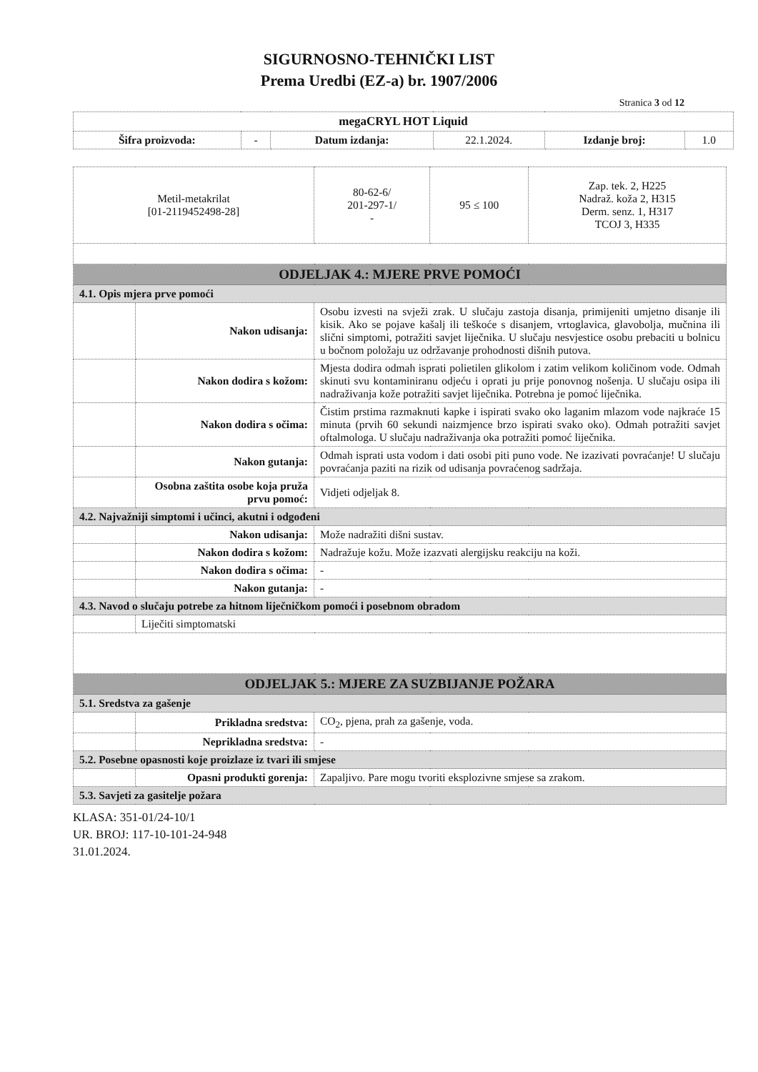SIGURNOSNO-TEHNIČKI LIST
Prema Uredbi (EZ-a) br. 1907/2006
Stranica 3 od 12
| megaCRYL HOT Liquid | | | | | |
| --- | --- | --- | --- | --- | --- |
| Šifra proizvoda: | - | Datum izdanja: | 22.1.2024. | Izdanje broj: | 1.0 |
| Metil-metakrilat [01-2119452498-28] | | 80-62-6/ 201-297-1/ - | 95 ≤ 100 | Zap. tek. 2, H225 Nadraž. koža 2, H315 Derm. senz. 1, H317 TCOJ 3, H335 |
| ODJELJAK 4.: MJERE PRVE POMOĆI | | | | |
| 4.1. Opis mjera prve pomoći | | | | |
| | Nakon udisanja: | Osobu izvesti na svježi zrak. U slučaju zastoja disanja, primijeniti umjetno disanje ili kisik. Ako se pojave kašalj ili teškoće s disanjem, vrtoglavica, glavobolja, mučnina ili slični simptomi, potražiti savjet liječnika. U slučaju nesvjestice osobu prebaciti u bolnicu u bočnom položaju uz održavanje prohodnosti dišnih putova. | | |
| | Nakon dodira s kožom: | Mjesta dodira odmah isprati polietilen glikolom i zatim velikom količinom vode. Odmah skinuti svu kontaminiranu odjeću i oprati ju prije ponovnog nošenja. U slučaju osipa ili nadraživanja kože potražiti savjet liječnika. Potrebna je pomoć liječnika. | | |
| | Nakon dodira s očima: | Čistim prstima razmaknuti kapke i ispirati svako oko laganim mlazom vode najkraće 15 minuta (prvih 60 sekundi naizmjence brzo ispirati svako oko). Odmah potražiti savjet oftalmologa. U slučaju nadraživanja oka potražiti pomoć liječnika. | | |
| | Nakon gutanja: | Odmah isprati usta vodom i dati osobi piti puno vode. Ne izazivati povraćanje! U slučaju povraćanja paziti na rizik od udisanja povraćenog sadržaja. | | |
| | Osobna zaštita osobe koja pruža prvu pomoć: | Vidjeti odjeljak 8. | | |
| 4.2. Najvažniji simptomi i učinci, akutni i odgođeni | | | | |
| | Nakon udisanja: | Može nadražiti dišni sustav. | | |
| | Nakon dodira s kožom: | Nadražuje kožu. Može izazvati alergijsku reakciju na koži. | | |
| | Nakon dodira s očima: | - | | |
| | Nakon gutanja: | - | | |
| 4.3. Navod o slučaju potrebe za hitnom liječničkom pomoći i posebnom obradom | | | | |
| | Liječiti simptomatski | | | |
| ODJELJAK 5.: MJERE ZA SUZBIJANJE POŽARA | | | | |
| 5.1. Sredstva za gašenje | | | | |
| | Prikladna sredstva: | CO<sub>2</sub>, pjena, prah za gašenje, voda. | | |
| | Neprikladna sredstva: | - | | |
| 5.2. Posebne opasnosti koje proizlaze iz tvari ili smjese | | | | |
| | Opasni produkti gorenja: | Zapaljivo. Pare mogu tvoriti eksplozivne smjese sa zrakom. | | |
| 5.3. Savjeti za gasitelje požara | | | | |
KLASA: 351-01/24-10/1
UR. BROJ: 117-10-101-24-948
31.01.2024.